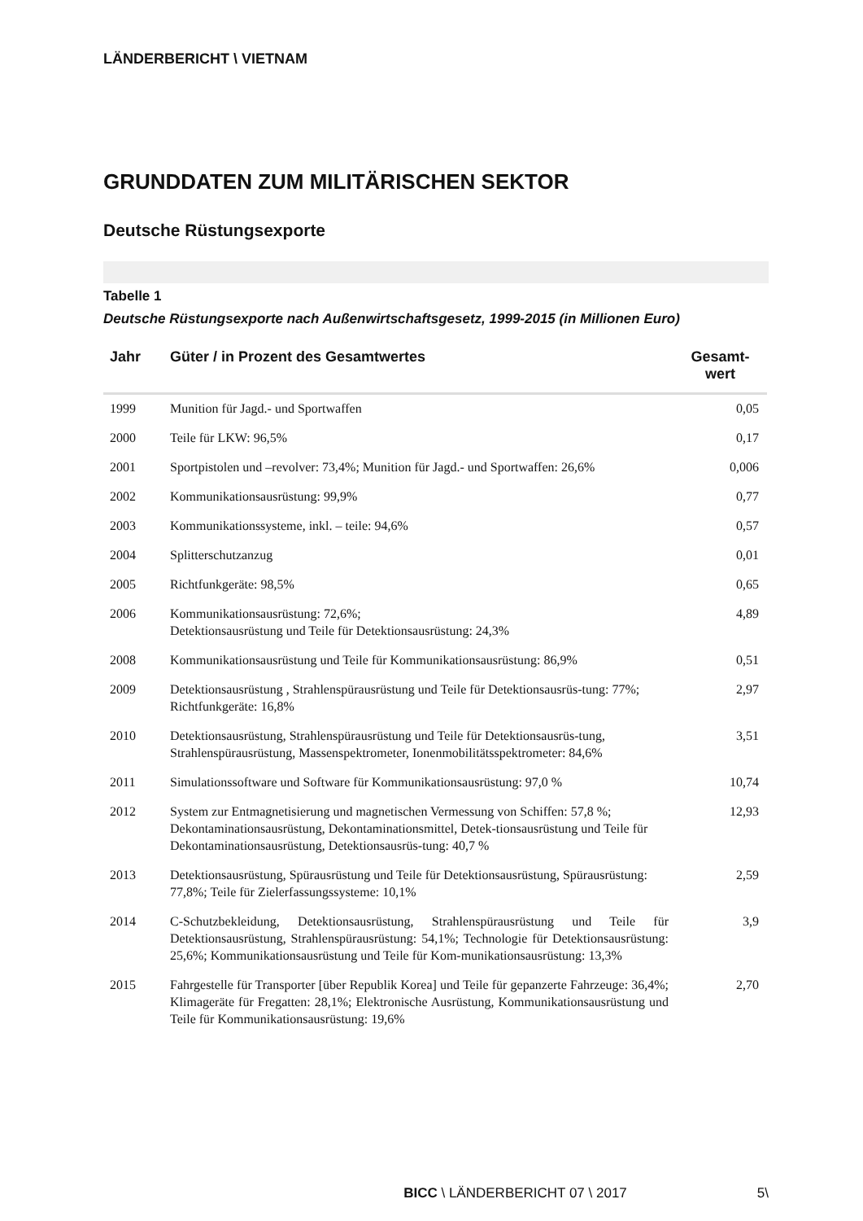LÄNDERBERICHT \ VIETNAM
GRUNDDATEN ZUM MILITÄRISCHEN SEKTOR
Deutsche Rüstungsexporte
Tabelle 1
Deutsche Rüstungsexporte nach Außenwirtschaftsgesetz, 1999-2015 (in Millionen Euro)
| Jahr | Güter / in Prozent des Gesamtwertes | Gesamt- wert |
| --- | --- | --- |
| 1999 | Munition für Jagd.- und Sportwaffen | 0,05 |
| 2000 | Teile für LKW: 96,5% | 0,17 |
| 2001 | Sportpistolen und –revolver: 73,4%; Munition für Jagd.- und Sportwaffen: 26,6% | 0,006 |
| 2002 | Kommunikationsausrüstung: 99,9% | 0,77 |
| 2003 | Kommunikationssysteme, inkl. – teile: 94,6% | 0,57 |
| 2004 | Splitterschutzanzug | 0,01 |
| 2005 | Richtfunkgeräte: 98,5% | 0,65 |
| 2006 | Kommunikationsausrüstung: 72,6%; Detektionsausrüstung und Teile für Detektionsausrüstung: 24,3% | 4,89 |
| 2008 | Kommunikationsausrüstung und Teile für Kommunikationsausrüstung: 86,9% | 0,51 |
| 2009 | Detektionsausrüstung , Strahlenspürausrüstung und Teile für Detektionsausrüs-tung: 77%; Richtfunkgeräte: 16,8% | 2,97 |
| 2010 | Detektionsausrüstung, Strahlenspürausrüstung und Teile für Detektionsausrüs-tung, Strahlenspürausrüstung, Massenspektrometer, Ionenmobilitätsspektrometer: 84,6% | 3,51 |
| 2011 | Simulationssoftware und Software für Kommunikationsausrüstung: 97,0 % | 10,74 |
| 2012 | System zur Entmagnetisierung und magnetischen Vermessung von Schiffen: 57,8 %; Dekontaminationsausrüstung, Dekontaminationsmittel, Detek-tionsausrüstung und Teile für Dekontaminationsausrüstung, Detektionsausrüs-tung: 40,7 % | 12,93 |
| 2013 | Detektionsausrüstung, Spürausrüstung und Teile für Detektionsausrüstung, Spürausrüstung: 77,8%; Teile für Zielerfassungssysteme: 10,1% | 2,59 |
| 2014 | C-Schutzbekleidung, Detektionsausrüstung, Strahlenspürausrüstung und Teile für Detektionsausrüstung, Strahlenspürausrüstung: 54,1%; Technologie für Detektionsausrüstung: 25,6%; Kommunikationsausrüstung und Teile für Kom-munikationsausrüstung: 13,3% | 3,9 |
| 2015 | Fahrgestelle für Transporter [über Republik Korea] und Teile für gepanzerte Fahrzeuge: 36,4%; Klimageräte für Fregatten: 28,1%; Elektronische Ausrüstung, Kommunikationsausrüstung und Teile für Kommunikationsausrüstung: 19,6% | 2,70 |
BICC \ LÄNDERBERICHT 07 \ 2017 5\